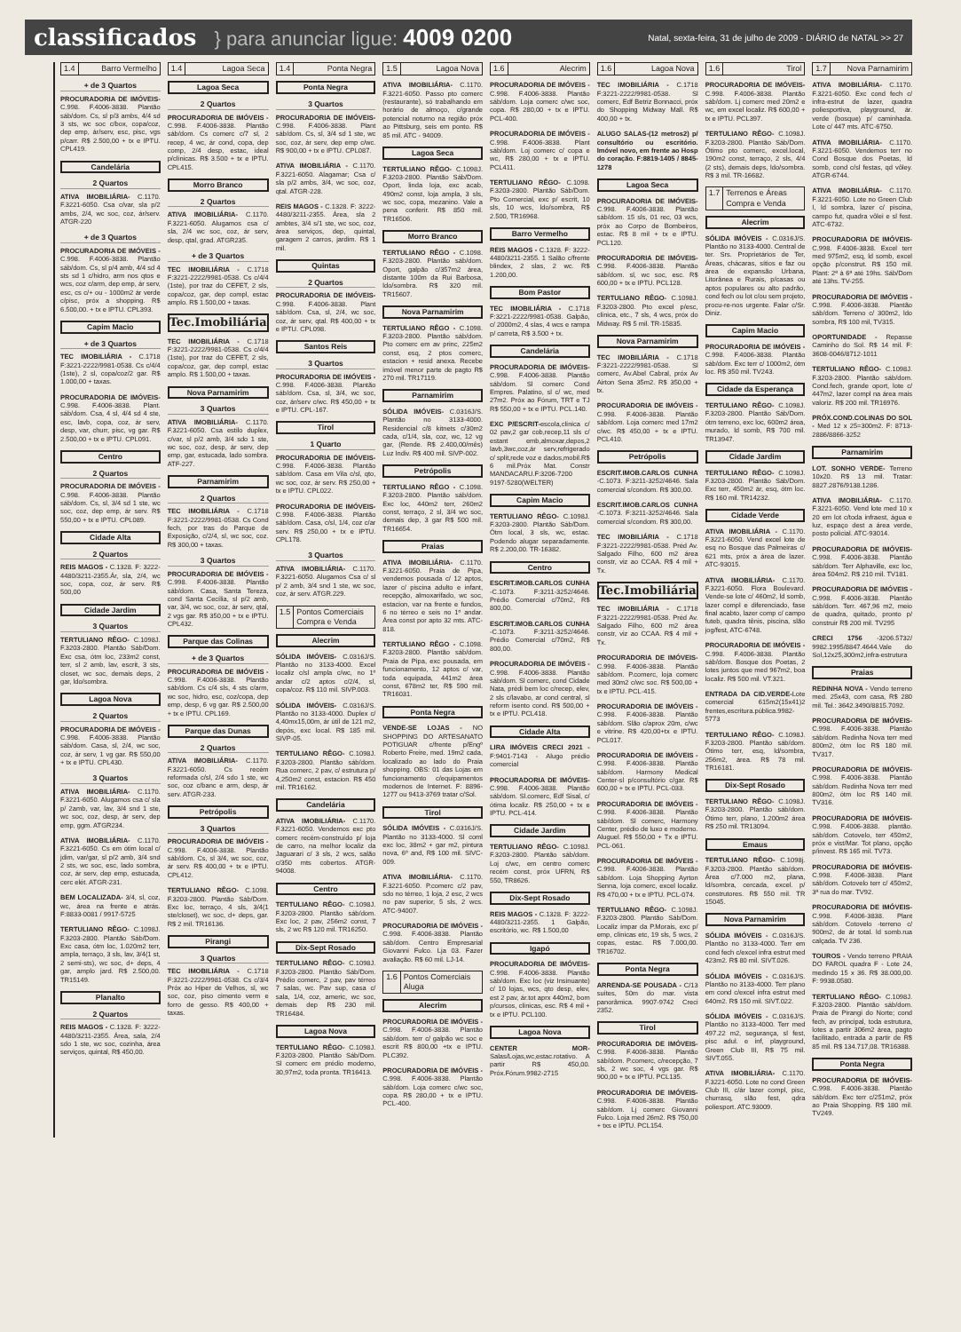classificados } para anunciar ligue: 4009 0200 Natal, sexta-feira, 31 de julho de 2009 - DIÁRIO de NATAL >> 27
1.4 Barro Vermelho
+ de 3 Quartos
PROCURADORIA DE IMÓVEIS- C.998. F.4006-3838. Plantão sáb/dom. Cs, sl p/3 ambs, 4/4 sd 3 sts, wc soc c/box, copa/coz, dep emp, ár/serv, esc, pisc, vgs p/carr. R$ 2.500,00 + tx e IPTU. CPL419.
Candelária
2 Quartos
ATIVA IMOBILIÁRIA- C.1170. F.3221-6050. Csa c/var, sla p/2 ambs, 2/4, wc soc, coz, ár/serv. ATGR-220
+ de 3 Quartos
PROCURADORIA DE IMÓVEIS - C.998. F.4006-3838. Plantão sáb/dom. Cs, sl p/4 amb, 4/4 sd 4 sts sd 1 c/hidro, arm nos qtos e wcs, coz c/arm, dep emp, ár serv, esc, cs c/+ ou - 1000m2 ár verde c/pisc, próx a shopping. R$ 6.500,00. + tx e IPTU. CPL393.
Capim Macio
+ de 3 Quartos
TEC IMOBILIÁRIA - C.1718 F:3221-2222/9981-0538. Cs c/4/4 (1ste), 2 sl, copa/coz/2 gar. R$ 1.000,00 + taxas.
PROCURADORIA DE IMÓVEIS- C.998. F.4006-3838. Plant. sáb/dom. Csa, 4 sl, 4/4 sd 4 ste, esc, lavb, copa, coz, ár serv, desp, var, churr, pisc, vg gar. R$ 2.500,00 + tx e IPTU. CPL091.
Centro
2 Quartos
PROCURADORIA DE IMÓVEIS - C.998. F.4006-3838. Plantão sáb/dom. Cs, sl, 3/4 sd 1 ste, wc soc, coz, dep emp, ár serv. R$ 550,00 + tx e IPTU. CPL089.
Cidade Alta
2 Quartos
REIS MAGOS - C.1328. F: 3222-4480/3211-2355.Ár, sla, 2/4, wc soc, copa, coz, ár serv. R$ 500,00
Cidade Jardim
3 Quartos
TERTULIANO RÊGO- C.1098J. F.3203-2800. Plantão Sáb/Dom. Exc csa, ótm loc, 233m2 const, terr, sl 2 amb, lav, escrit, 3 sts, closet, wc soc, demais deps, 2 gar, ldo/sombra.
Lagoa Nova
2 Quartos
PROCURADORIA DE IMÓVEIS - C.998. F.4006-3838. Plantão sáb/dom. Casa, sl, 2/4, wc soc, coz, ár serv, 1 vg gar. R$ 550,00 + tx e IPTU. CPL430.
3 Quartos
ATIVA IMOBILIÁRIA- C.1170. F.3221-6050. Alugamos csa c/ sla p/ 2amb, var, lav, 3/4 snd 1 ste, wc soc, coz, desp, ár serv, dep emp, ggm. ATGR234.
ATIVA IMOBILIÁRIA- C.1170. F.3221-6050. Cs em ótim local c/ jdim, var/gar, sl p/2 amb, 3/4 snd 2 sts, wc soc, esc, lado sombra, coz, ár serv, dep emp, estucada, cerc elét. ATGR-231.
BEM LOCALIZADA- 3/4, sl, coz, wc, área na frente e atrás. F:8833-0081 / 9917-5725
TERTULIANO RÊGO- C.1098J. F.3203-2800. Plantão Sáb/Dom. Exc casa, ótm loc, 1.020m2 terr, ampla, terraço, 3 sls, lav, 3/4(1 st, 2 semi-sts), wc soc, d+ deps, 4 gar, amplo jard. R$ 2.500,00. TR15149.
Planalto
2 Quartos
REIS MAGOS - C.1328. F: 3222-4480/3211-2355. Área, sala, 2/4 sdo 1 ste, wc soc, cozinha, área serviços, quintal, R$ 450,00.
1.4 Lagoa Seca
Lagoa Seca
2 Quartos
PROCURADORIA DE IMÓVEIS - C.998. F.4006-3838. Plantão sáb/dom. Cs comerc c/7 sl, 2 recep, 4 wc, ár cond, copa, dep comp, 2/4 desp, estac, ideal p/clínicas. R$ 3.500 + tx e IPTU. CPL415.
Morro Branco
2 Quartos
ATIVA IMOBILIÁRIA- C.1170. F.3221-6050. Alugamos csa c/ sla, 2/4 wc soc, coz, ár serv, desp, qtal, grad. ATGR235.
+ de 3 Quartos
TEC IMOBILIÁRIA - C.1718 F:3221-2222/9981-0538. Cs c/4/4 (1ste), por traz do CEFET, 2 sls, copa/coz, gar, dep compl, estac amplo. R$ 1.500,00 + taxas.
Tec.Imobiliária
TEC IMOBILIÁRIA - C.1718 F:3221-2222/9981-0538. Cs c/4/4 (1ste), por traz do CEFET, 2 sls, copa/coz, gar, dep compl, estac amplo. R$ 1.500,00 + taxas.
Nova Parnamirim
3 Quartos
ATIVA IMOBILIÁRIA- C.1170. F.3221-6050. Csa estilo duplex, c/var, sl p/2 amb, 3/4 sdo 1 ste, wc soc, coz, desp, ár serv, dep emp, gar, estucada, lado sombra. ATF-227.
Parnamirim
2 Quartos
TEC IMOBILIÁRIA - C.1718 F:3221-2222/9981-0538. Cs Cond fech, por tras do Parque de Exposição, c/2/4, sl, wc soc, coz. R$ 300,00 + taxas.
3 Quartos
PROCURADORIA DE IMÓVEIS - C.998. F.4006-3838. Plantão sáb/dom. Casa, Santa Tereza, cond Santa Cecília, sl p/2 amb, var, 3/4, wc soc, coz, ár serv, qtal, 2 vgs gar. R$ 350,00 + tx e IPTU. CPL432.
Parque das Colinas
+ de 3 Quartos
PROCURADORIA DE IMÓVEIS - C.998. F.4006-3838. Plantão sáb/dom. Cs c/4 sls, 4 sts c/arm, wc soc, hidro, esc, coz/copa, dep emp, desp, 6 vg gar. R$ 2.500,00 + tx e IPTU. CPL169.
Parque das Dunas
2 Quartos
ATIVA IMOBILIÁRIA- C.1170. F.3221-6050. Cs recém reformada c/sl, 2/4 sdo 1 ste, wc soc, coz c/banc e arm, desp, ár serv. ATGR-233.
Petrópolis
3 Quartos
PROCURADORIA DE IMÓVEIS - C.998. F.4006-3838. Plantão sáb/dom. Cs, sl 3/4, wc soc, coz, ár serv. R$ 400,00 + tx e IPTU. CPL412.
TERTULIANO RÊGO- C.1098. F.3203-2800. Plantão Sáb/Dom. Exc loc, terraço, 4 sls, 3/4(1 ste/closet), wc soc, d+ deps, gar. R$ 2 mil. TR16136.
Pirangi
3 Quartos
TEC IMOBILIÁRIA - C.1718 F:3221-2222/9981-0538. Cs c/3/4 Próx ao Hiper de Velhos, sl, wc soc, coz, piso cimento verm e forro de gesso. R$ 400,00 + taxas.
1.4 Ponta Negra
Ponta Negra
3 Quartos
PROCURADORIA DE IMÓVEIS- C.998. F.4006-3838. Plant sáb/dom. Cs, sl, 3/4 sd 1 ste, wc soc, coz, ár serv, dep emp c/wc. R$ 900,00 + tx e IPTU. CPL087.
ATIVA IMOBILIÁRIA - C.1170. F.3221-6050. Alagamar; Csa c/ sla p/2 ambs, 3/4, wc soc, coz, qtal. ATGR-228.
REIS MAGOS - C.1328. F: 3222-4480/3211-2355. Área, sla 2 ambtes, 3/4 s/1 ste, wc soc, coz, área serviços, dep, quintal, garagem 2 carros, jardim. R$ 1 mil.
Quintas
2 Quartos
PROCURADORIA DE IMÓVEIS- C.998. F.4006-3838. Plant sáb/dom. Csa, sl, 2/4, wc soc, coz, ár serv, qtal. R$ 400,00 + tx e IPTU. CPL098.
Santos Reis
3 Quartos
PROCURADORIA DE IMÓVEIS - C.998. F.4006-3838. Plantão sáb/dom. Csa, sl, 3/4, wc soc, coz, ár/serv c/wc. R$ 450,00 + tx e IPTU. CPL-167.
Tirol
1 Quarto
PROCURADORIA DE IMÓVEIS- C.998. F.4006-3838. Plantão sáb/dom. Casa em Vila c/sl, qto, wc soc, coz, ár serv. R$ 250,00 + tx e IPTU. CPL022.
PROCURADORIA DE IMÓVEIS- C.998. F.4006-3838. Plantão sáb/dom. Casa, c/sl, 1/4, coz c/ar serv. R$ 250,00 + tx e IPTU. CPL178.
3 Quartos
ATIVA IMOBILIÁRIA- C.1170. F.3221-6050. Alugamos Csa c/ sl p/ 2 amb, 3/4 snd 1 ste, wc soc, coz, ár serv. ATGR.229.
1.5 Pontos Comerciais Compra e Venda
Alecrim
SÓLIDA IMÓVEIS- C.0316J/S. Plantão no 3133-4000. Excel localiz c/sl ampla c/wc, no 1º andar c/2 aptos c/2/4, sl, copa/coz. R$ 110 mil. SIVP.003.
SÓLIDA IMÓVEIS- C.0316J/S. Plantão no 3133-4000. Duplex c/ 4,40mx15,00m, ár útil de 121 m2, depós, exc local. R$ 185 mil. SIVP-05.
TERTULIANO RÊGO- C.1098J. F.3203-2800. Plantão sáb/dom. Rua comerc, 2 pav, c/ estrutura p/ 4,250m2 const, estacion. R$ 450 mil. TR16162.
Candelária
ATIVA IMOBILIÁRIA- C.1170. F.3221-6050. Vendemos exc pto comerc recém-construído p/ loja de carro, na melhor localiz da Jaguarari c/ 3 sls, 2 wcs, salão c/350 mts cobertos. ATGR-94008.
Centro
TERTULIANO RÊGO- C.1098J. F.3203-2800. Plantão sáb/dom. Exc loc, 2 pav, 256m2 const, 7 sls, 2 wc R$ 120 mil. TR16250.
Dix-Sept Rosado
TERTULIANO RÊGO- C.1098J. F.3203-2800. Plantão Sáb/Dom. Prédio comerc, 2 pav, pav térreo 7 salas, wc. Pav sup, casa c/ sala, 1/4, coz, americ, wc soc, demais dep R$ 230 mil. TR16484.
Lagoa Nova
TERTULIANO RÊGO- C.1098J. F.3203-2800. Plantão Sáb/Dom. Sl comerc em prédio moderno, 30,97m2, toda pronta. TR16413.
1.5 Lagoa Nova
ATIVA IMOBILIÁRIA- C.1170. F.3221-6050. Passo pto comerc (restaurante), só trabalhando em horário de almoço, c/grande potencial noturno na região próx ao Pittsburg, seis em ponto. R$ 85 mil. ATC - 94009.
Lagoa Seca
TERTULIANO RÊGO- C.1098J. F.3203-2800. Plantão Sáb/Dom. Oport, linda loja, exc acab, 490m2 const, loja ampla, 3 sls, wc soc, copa, mezanino. Vale a pena conferir. R$ 850 mil. TR16506.
Morro Branco
TERTULIANO RÊGO - C.1098. F.3203-2800. Plantão sáb/dom. Oport, galpão c/357m2 área, distante 100m da Rui Barbosa, ldo/sombra. R$ 320 mil. TR15607.
Nova Parnamirim
TERTULIANO RÊGO - C.1098. F.3203-2800. Plantão sáb/dom. Pto comerc em av princ, 225m2 const, esq, 2 ptos comerc, estacion + resid anexa. Recebe imóvel menor parte de pagto R$ 270 mil. TR17119.
Parnamirim
SÓLIDA IMÓVEIS- C.0316J/S. Plantão no 3133-4000. Residencial c/8 kitnets c/30m2 cada, c/1/4, sla, coz, wc, 12 vg gar, (Rende. R$ 2.400,00/mês) Luz Indiv. R$ 400 mil. SIVP-002.
Petrópolis
TERTULIANO RÊGO - C.1098. F.3203-2800. Plantão sáb/dom. Exc loc, 440m2 terr, 260m2 const, terraço, 2 sl, 3/4 wc soc, demais dep, 3 gar R$ 500 mil. TR16654.
Praias
ATIVA IMOBILIÁRIA- C.1170. F.3221-6050. Praia de Pipa, vendemos pousada c/ 12 aptos, lazer c/ piscina adulto e infant, recepção, almoxarifado, wc soc, estacion, var na frente e fundos, 6 no térreo e seis no 1º andar. Área const por apto 32 mts. ATC-818.
TERTULIANO RÊGO - C.1098. F.3203-2800. Plantão sáb/dom. Praia de Pipa, exc pousada, em funcionamento, 12 aptos c/ var, toda equipada, 441m2 área const, 678m2 ter, R$ 590 mil. TR16031.
Ponta Negra
VENDE-SE LOJAS - NO SHOPPING DO ARTESANATO POTIGUAR c/frente p/Engº Roberto Freire, med. 19m2 cada, localizado ao lado do Praia shopping. OBS: 01 das Lojas em funcionamento c/equipamentos modernos de Internet. F: 8896-1277 ou 9413-3769 tratar c/Sol.
Tirol
SÓLIDA IMÓVEIS - C.0316J/S. Plantão no 3133-4000. Sl coml exc loc, 38m2 + gar m2, pintura nova, 6º and, R$ 100 mil. SIVC-009.
ATIVA IMOBILIÁRIA- C.1170. F.3221-6050. P.comerc c/2 pav, sdo no térreo, 1 loja, 2 esc, 2 wcs no pav superior, 5 sls, 2 wcs. ATC-94007.
PROCURADORIA DE IMÓVEIS - C.998. F.4006-3838. Plantão sáb/dom. Centro Empresarial Giovanni Fulco. Lja 03. Fazer avaliação. R$ 60 mil. LJ-14.
1.6 Pontos Comerciais Aluga
Alecrim
PROCURADORIA DE IMÓVEIS - C.998. F.4006-3838. Plantão sáb/dom. terr c/ galpão wc soc e escrit R$ 800,00 +tx e IPTU. PLC392.
PROCURADORIA DE IMÓVEIS - C.998. F.4006-3838. Plantão sáb/dom. Loja comerc c/wc soc, copa. R$ 280,00 + tx e IPTU. PCL-400.
1.6 Alecrim
PROCURADORIA DE IMÓVEIS - C.998. F.4006-3838. Plantão sáb/dom. Loja comerc c/wc soc, copa. R$ 280,00 + tx e IPTU. PCL-400.
PROCURADORIA DE IMÓVEIS - C.998. F.4006-3838. Plant sáb/dom. Loj comerc c/ copa e wc, R$ 280,00 + tx e IPTU. PCL411.
TERTULIANO RÊGO- C.1098. F.3203-2800. Plantão Sáb/Dom. Pto Comercial, exc p/ escrit, 10 sls, 10 wcs, ldo/sombra, R$ 2.500, TR16968.
Barro Vermelho
REIS MAGOS - C.1328. F: 3222-4480/3211-2355. 1 Salão c/frente blindex, 2 slas, 2 wc. R$ 1.200,00.
Bom Pastor
TEC IMOBILIÁRIA - C.1718 F:3221-2222/9981-0538. Galpão, c/ 2000m2, 4 slas, 4 wcs e rampa p/ carreta, R$ 3.500 + tx.
Candelária
PROCURADORIA DE IMÓVEIS- C.998. F.4006-3838. Plantão sáb/dom. Sl comerc Cond Empres. Palatino, sl c/ wc, med 27m2. Próx ao Fórum, TRT e TJ R$ 550,00 + tx e IPTU. PCL.140.
EXC P/ESCRIT-escola,clínica c/ 02 pav,2 gar cob,recep,11 sls c/ estant emb,almoxar,depos,2 lavb,3wc,coz,ár serv,refrigerado c/ split,rede voz e dados,mobil.R$ 6 mil.Próx Mat. Constr MANDACARU.F:3206-7200 9197-5280(WELTER)
Capim Macio
TERTULIANO RÊGO- C.1098J. F.3203-2800. Plantão Sáb/Dom. Ótm local, 3 sls, wc, estac. Podendo alugar separadamente. R$ 2.200,00. TR-16382.
Centro
ESCRIT.IMOB.CARLOS CUNHA -C.1073. F:3211-3252/4646. Prédio Comercial c/70m2, R$ 800,00.
ESCRIT.IMOB.CARLOS CUNHA -C.1073. F:3211-3252/4646. Prédio Comercial c/70m2, R$ 800,00.
PROCURADORIA DE IMÓVEIS - C.998. F.4006-3838. Plantão sáb/dom. Sl comerc, cond Cidade Nata, prédi bem loc c/recep, elev, 2 sls c/lavabo, ar cond central, sl reform isento cond. R$ 500,00 + tx e IPTU. PCL418.
Cidade Alta
LIRA IMÓVEIS CRECI 2021 - F:9401-7143 - Alugo prédio comercial
PROCURADORIA DE IMÓVEIS- C.998. F.4006-3838. Plantão sáb/dom. Sl.comerc, Edf Sisal, c/ ótima localiz. R$ 250,00 + tx e IPTU. PCL-414.
Cidade Jardim
TERTULIANO RÊGO- C.1098J. F.3203-2800. Plantão sáb/dom. Loj c/wc, em centro comerc recém const, próx UFRN, R$ 550, TR8626.
Dix-Sept Rosado
REIS MAGOS - C.1328. F: 3222-4480/3211-2355. 1 Galpão, escritório, wc. R$ 1.500,00
Igapó
PROCURADORIA DE IMÓVEIS- C.998. F.4006-3838. Plantão sáb/dom. Exc loc (viz Insinuante) c/ 10 lojas, wcs, qto desp, elev, est 2 pav, ár.tot aprx 440m2, bom p/cursos, clínicas, esc. R$ 4 mil + tx e IPTU. PCL100.
Lagoa Nova
CENTER MOR-Salas/Lojas,wc,estac.rotativo. A partir R$ 450,00. Próx.Fórum.9982-2715
1.6 Lagoa Nova
TEC IMOBILIÁRIA - C.1718 F:3221-2222/9981-0538. Sl comerc, Edf Betriz Bonnacci, próx do Shopping Midway Mall. R$ 400,00 + tx.
ALUGO SALAS-(12 metros2) p/ consultório ou escritório. Imóvel novo, em frente ao Hosp do coração. F:8819-1405 / 8845-1278
Lagoa Seca
PROCURADORIA DE IMÓVEIS- C.998. F.4006-3838. Plantão sáb/dom. 15 sls, 01 rec, 03 wcs, próx ao Corpo de Bombeiros, estac. R$ 8 mil + tx e IPTU. PCL120.
PROCURADORIA DE IMÓVEIS- C.998. F.4006-3838. Plantão sáb/dom. sl, wc soc, esc. R$ 600,00 + tx e IPTU. PCL128.
TERTULIANO RÊGO- C.1098J. F.3203-2800. Pto excel p/esc, clínica, etc., 7 sls, 4 wcs, próx do Midway. R$ 5 mil. TR-15835.
Nova Parnamirim
TEC IMOBILIÁRIA - C.1718 F:3221-2222/9981-0538. Sl comerc, Av.Abel Cabral, próx Av Airton Sena 35m2. R$ 350,00 + tx.
PROCURADORIA DE IMÓVEIS - C.998. F.4006-3838. Plantão sáb/dom. Loja comerc med 17m2 c/wc. R$ 450,00 + tx e IPTU. PCL410.
Petrópolis
ESCRIT.IMOB.CARLOS CUNHA -C.1073. F:3211-3252/4646. Sala comercial s/condom. R$ 300,00.
ESCRIT.IMOB.CARLOS CUNHA -C.1073. F:3211-3252/4646. Sala comercial s/condom. R$ 300,00.
TEC IMOBILIÁRIA - C.1718 F:3221-2222/9981-0538. Préd Av. Salgado Filho, 600 m2 área constr, viz ao CCAA. R$ 4 mil + Tx.
Tec.Imobiliária
TEC IMOBILIÁRIA - C.1718 F:3221-2222/9981-0538. Préd Av. Salgado Filho, 600 m2 área constr, viz ao CCAA. R$ 4 mil + Tx.
PROCURADORIA DE IMÓVEIS- C.998. F.4006-3838. Plantão sáb/dom. P.comerc, loja comerc med 30m2 c/wc soc. R$ 500,00 + tx e IPTU. PCL-415.
PROCURADORIA DE IMÓVEIS - C.998. F.4006-3838. Plantão sáb/dom. Slão c/aprox 20m, c/wc e vitrine. R$ 420,00+tx e IPTU. PCL017.
PROCURADORIA DE IMÓVEIS - C.998. F.4006-3838. Plantão sáb/dom. Harmony Medical Center-sl p/consultório c/gar. R$ 600,00 + tx e IPTU. PCL-033.
PROCURADORIA DE IMÓVEIS - C.998. F.4006-3838. Plantão sáb/dom. Sl comerc, Harmony Center, prédio de luxo e moderno. Aluguel. R$ 550,00 + Tx e IPTU. PCL-061.
PROCURADORIA DE IMÓVEIS - C.998. F.4006-3838. Plantão sáb/dom. Loja Shopping Ayrton Senna, loja comerc, excel localiz. R$ 470,00 + tx e IPTU. PCL-074.
TERTULIANO RÊGO- C.1098J. F.3203-2800. Plantão Sáb/Dom. Localiz ímpar da P.Morais, exc p/ emp, clínicas etc, 19 sls, 5 wcs, 2 copas, estac. R$ 7.000,00. TR16702.
Ponta Negra
ARRENDA-SE POUSADA - C/13 suítes, 50m do mar. vista panorâmica. 9907-9742 Creci 2352.
Tirol
PROCURADORIA DE IMÓVEIS- C.998. F.4006-3838. Plantão sáb/dom. P.comerc, c/recepção, 7 sls, 2 wc soc, 4 vgs gar. R$ 900,00 + tx e IPTU. PCL135.
PROCURADORIA DE IMÓVEIS- C.998. F.4006-3838. Plantão sáb/dom. Lj comerc Giovanni Fulco. Loja med 26m2. R$ 750,00 + txs e IPTU. PCL154.
1.6 Tirol
PROCURADORIA DE IMÓVEIS- C.998. F.4006-3838. Plantão sáb/dom. Lj comerc med 20m2 e wc, em excel localiz. R$ 600,00 + tx e IPTU. PCL397.
TERTULIANO RÊGO- C.1098J. F.3203-2800. Plantão Sáb/Dom. Ótimo pto comerc, excel.local, 190m2 const, terraço, 2 sls, 4/4 (2 sts), demais deps, ldo/sombra. R$ 3 mil. TR-16682.
1.7 Terrenos e Áreas Compra e Venda
Alecrim
SÓLIDA IMÓVEIS - C.0316J/S. Plantão no 3133-4000. Central de ter. Srs. Proprietários de Ter, Áreas, chácaras, sítios e faz ou área de expansão Urbana, Litorânea e Rurais, p/casas ou aptos populares ou alto padrão, cond fech ou lot c/ou sem projeto, procu-re-nos urgente. Falar c/Sr. Diniz.
Capim Macio
PROCURADORIA DE IMÓVEIS - C.998. F.4006-3838. Plantão sáb/dom. Exc terr c/ 1000m2, ótm loc. R$ 350 mil. TV243.
Cidade da Esperança
TERTULIANO RÊGO- C.1098J. F.3203-2800. Plantão Sáb/Dom. ótm terreno, exc loc, 600m2 área, murado, ld somb, R$ 700 mil. TR13947.
Cidade Jardim
TERTULIANO RÊGO- C.1098J. F.3203-2800. Plantão Sáb/Dom. Exc terr, 450m2 ár, esq, ótm loc. R$ 160 mil. TR14232.
Cidade Verde
ATIVA IMOBILIÁRIA - C.1170. F.3221-6050. Vend excel lote de esq no Bosque das Palmeiras c/ 621 mts, próx a área de lazer. ATC-93015.
ATIVA IMOBILIÁRIA- C.1170. F.3221-6050. Flora Boulevard. Vende-se lote c/ 460m2, ld somb, lazer compl e diferenciado, fase final acabto, lazer comp c/ campo futeb, quadra tênis, piscina, slão jog/fest, ATC-6748.
PROCURADORIA DE IMÓVEIS - C.998. F.4006-3838. Plantão sáb/dom. Bosque dos Poetas, 2 lotes juntos que med 967m2, boa localiz. R$ 500 mil. VT.321.
ENTRADA DA CID.VERDE-Lote comercial 615m2(15x41)2 frentes,escritura.pública.9982-5773
TERTULIANO RÊGO- C.1098J. F.3203-2800. Plantão sáb/dom. Ótimo terr, esq, ld/sombra, 256m2, área. R$ 78 mil. TR16181.
Dix-Sept Rosado
TERTULIANO RÊGO- C.1098J. F.3203-2800. Plantão sáb/dom. Ótimo terr, plano, 1.200m2 área R$ 250 mil. TR13094.
Emaus
TERTULIANO RÊGO- C.1098j. F.3203-2800. Plantão sáb/dom. Área c/7.000 m2, plana, ld/sombra, cercada, excel. p/ construtores. R$ 550 mil. TR 15045.
Nova Parnamirim
SÓLIDA IMÓVEIS - C.0316J/S. Plantão no 3133-4000. Terr em cond fech c/excel infra estrut med 423m2. R$ 80 mil. SIVT.026.
SÓLIDA IMÓVEIS - C.0316J/S. Plantão no 3133-4000. Terr plano em cond c/excel infra estrut med 640m2. R$ 150 mil. SIVT.022.
SÓLIDA IMÓVEIS - C.0316J/S. Plantão no 3133-4000. Terr med 497.22 m2, segurança, sl fest, pisc adul. e inf, playground, Green Club III, R$ 75 mil. SIVT.055.
ATIVA IMOBILIÁRIA- C.1170. F.3221-6050. Lote no cond Green Club III, c/ár lazer compl, pisc, churrasq, slão fest, qdra poliesport. ATC.93009.
1.7 Nova Parnamirim
ATIVA IMOBILIÁRIA- C.1170. F.3221-6050. Exc cond fech c/ infra-estrut de lazer, quadra poliesportiva, playground, ár. verde (bosque) p/ caminhada. Lote c/ 447 mts. ATC-6750.
ATIVA IMOBILIÁRIA- C.1170. F.3221-6050. Vendemos terr no Cond Bosque dos Poetas, ld somb, cond c/sl festas, qd vôley. ATGR-6744.
ATIVA IMOBILIÁRIA- C.1170. F.3221-6050. Lote no Green Club I, ld sombra, lazer c/ piscina, campo fut, quadra vôlei e sl fest. ATC-6732.
PROCURADORIA DE IMÓVEIS- C.998. F.4006-3838. Excel terr med 975m2, esq, ld somb, excel opção p/construt. R$ 150 mil. Plant: 2ª à 6ª até 19hs. Sáb/Dom até 13hs. TV-255.
PROCURADORIA DE IMÓVEIS - C.998. F.4006-3838. Plantão sáb/dom. Terreno c/ 300m2, ldo sombra, R$ 100 mil, TV315.
OPORTUNIDADE - Repasse Caminho do Sol. R$ 14 mil. F: 3608-0046/8712-1011
TERTULIANO RÊGO- C.1098J. F.3203-2800. Plantão sáb/dom. Cond.fech, grande oport, lote c/ 447m2, lazer compl na área mais valoriz. R$ 200 mil. TR16976.
PRÓX.COND.COLINAS DO SOL - Med 12 x 25=300m2. F: 8713-2886/8866-3252
Parnamirim
LOT. SONHO VERDE- Terreno 10x20. R$ 13 mil. Tratar: 8827.2876/9138.1286.
ATIVA IMOBILIÁRIA- C.1170. F.3221-6050. Vend lote med 10 x 20 em lot c/toda infraest, água e luz, espaço dest a área verde, posto policial. ATC-93014.
PROCURADORIA DE IMÓVEIS- C.998. F.4006-3838. Plantão sáb/dom. Terr Alphaville, exc loc, área 504m2. R$ 210 mil. TV181.
PROCURADORIA DE IMÓVEIS - C.998. F.4006-3838. Plantão sáb/dom. Terr. 467,96 m2, meio de quadra, quitado, pronto p/ construir R$ 200 mil. TV295
CRECI 1756 -3206.5732/ 9982.1995/8847.4644.Vale do Sol,12x25,300m2,infra-estrutura
Praias
REDINHA NOVA - Vendo terreno med. 25x43, com casa, R$ 280 mil. Tel.: 3642.3490/8815.7092.
PROCURADORIA DE IMÓVEIS- C.998. F.4006-3838. Plantão sáb/dom. Redinha Nova terr med 800m2, ótm loc R$ 180 mil. TV317.
PROCURADORIA DE IMÓVEIS- C.998. F.4006-3838. Plantão sáb/dom. Redinha Nova terr med 800m2, ótm loc R$ 140 mil. TV316.
PROCURADORIA DE IMÓVEIS- C.998. F.4006-3838. plantão. sáb/dom. Cotovelo, terr 450m2, próx e vist/Mar. Tot plano, opção p/invest. R$ 165 mil. TV73.
PROCURADORIA DE IMÓVEIS- C.998. F.4006-3838. Plant sáb/dom. Cotovelo terr c/ 450m2, 3ª rua do mar. TV92.
PROCURADORIA DE IMÓVEIS- C.998. F.4006-3838. Plant sáb/dom. Cotovelo -terreno c/ 900m2, de ár total. ld somb.rua calçada. TV 236.
TOUROS - Vendo terreno PRAIA DO FAROL quadra F - Lote 24, medindo 15 x 36. R$ 38.000,00. F: 9938.0580.
TERTULIANO RÊGO- C.1098J. F.3203-2800. Plantão sáb/dom. Praia de Pirangi do Norte; cond fech, av principal, toda estrutura, lotes a partir 306m2 área, pagto facilitado, entrada a partir de R$ 85 mil. R$ 134.717,08. TR16388.
Ponta Negra
PROCURADORIA DE IMÓVEIS- C.998. F.4006-3838. Plantão sáb/dom. Exc terr c/251m2, próx ao Praia Shopping. R$ 180 mil. TV249.